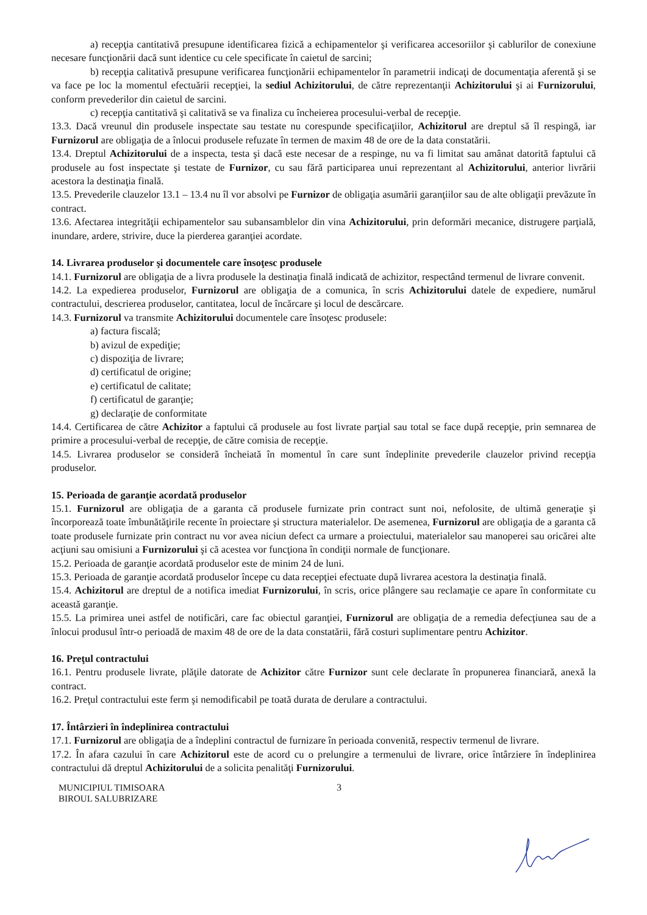a) recepţia cantitativă presupune identificarea fizică a echipamentelor şi verificarea accesoriilor şi cablurilor de conexiune necesare funcţionării dacă sunt identice cu cele specificate în caietul de sarcini;
b) recepţia calitativă presupune verificarea funcţionării echipamentelor în parametrii indicaţi de documentaţia aferentă şi se va face pe loc la momentul efectuării recepţiei, la sediul Achizitorului, de către reprezentanţii Achizitorului şi ai Furnizorului, conform prevederilor din caietul de sarcini.
c) recepţia cantitativă şi calitativă se va finaliza cu încheierea procesului-verbal de recepţie.
13.3. Dacă vreunul din produsele inspectate sau testate nu corespunde specificaţiilor, Achizitorul are dreptul să îl respingă, iar Furnizorul are obligaţia de a înlocui produsele refuzate în termen de maxim 48 de ore de la data constatării.
13.4. Dreptul Achizitorului de a inspecta, testa şi dacă este necesar de a respinge, nu va fi limitat sau amânat datorită faptului că produsele au fost inspectate şi testate de Furnizor, cu sau fără participarea unui reprezentant al Achizitorului, anterior livrării acestora la destinaţia finală.
13.5. Prevederile clauzelor 13.1 – 13.4 nu îl vor absolvi pe Furnizor de obligaţia asumării garanţiilor sau de alte obligaţii prevăzute în contract.
13.6. Afectarea integrităţii echipamentelor sau subansamblelor din vina Achizitorului, prin deformări mecanice, distrugere parţială, inundare, ardere, strivire, duce la pierderea garanţiei acordate.
14. Livrarea produselor şi documentele care însoţesc produsele
14.1. Furnizorul are obligaţia de a livra produsele la destinaţia finală indicată de achizitor, respectând termenul de livrare convenit.
14.2. La expedierea produselor, Furnizorul are obligaţia de a comunica, în scris Achizitorului datele de expediere, numărul contractului, descrierea produselor, cantitatea, locul de încărcare şi locul de descărcare.
14.3. Furnizorul va transmite Achizitorului documentele care însoţesc produsele:
a) factura fiscală;
b) avizul de expediţie;
c) dispoziţia de livrare;
d) certificatul de origine;
e) certificatul de calitate;
f) certificatul de garanţie;
g) declaraţie de conformitate
14.4. Certificarea de către Achizitor a faptului că produsele au fost livrate parţial sau total se face după recepţie, prin semnarea de primire a procesului-verbal de recepţie, de către comisia de recepţie.
14.5. Livrarea produselor se consideră încheiată în momentul în care sunt îndeplinite prevederile clauzelor privind recepţia produselor.
15. Perioada de garanţie acordată produselor
15.1. Furnizorul are obligaţia de a garanta că produsele furnizate prin contract sunt noi, nefolosite, de ultimă generaţie şi încorporează toate îmbunătăţirile recente în proiectare şi structura materialelor. De asemenea, Furnizorul are obligaţia de a garanta că toate produsele furnizate prin contract nu vor avea niciun defect ca urmare a proiectului, materialelor sau manoperei sau oricărei alte acţiuni sau omisiuni a Furnizorului şi că acestea vor funcţiona în condiţii normale de funcţionare.
15.2. Perioada de garanţie acordată produselor este de minim 24 de luni.
15.3. Perioada de garanţie acordată produselor începe cu data recepţiei efectuate după livrarea acestora la destinaţia finală.
15.4. Achizitorul are dreptul de a notifica imediat Furnizorului, în scris, orice plângere sau reclamaţie ce apare în conformitate cu această garanţie.
15.5. La primirea unei astfel de notificări, care fac obiectul garanţiei, Furnizorul are obligaţia de a remedia defecţiunea sau de a înlocui produsul într-o perioadă de maxim 48 de ore de la data constatării, fără costuri suplimentare pentru Achizitor.
16. Preţul contractului
16.1. Pentru produsele livrate, plăţile datorate de Achizitor către Furnizor sunt cele declarate în propunerea financiară, anexă la contract.
16.2. Preţul contractului este ferm şi nemodificabil pe toată durata de derulare a contractului.
17. Întârzieri în îndeplinirea contractului
17.1. Furnizorul are obligaţia de a îndeplini contractul de furnizare în perioada convenită, respectiv termenul de livrare.
17.2. În afara cazului în care Achizitorul este de acord cu o prelungire a termenului de livrare, orice întârziere în îndeplinirea contractului dă dreptul Achizitorului de a solicita penalităţi Furnizorului.
MUNICIPIUL TIMISOARA
BIROUL SALUBRIZARE
3